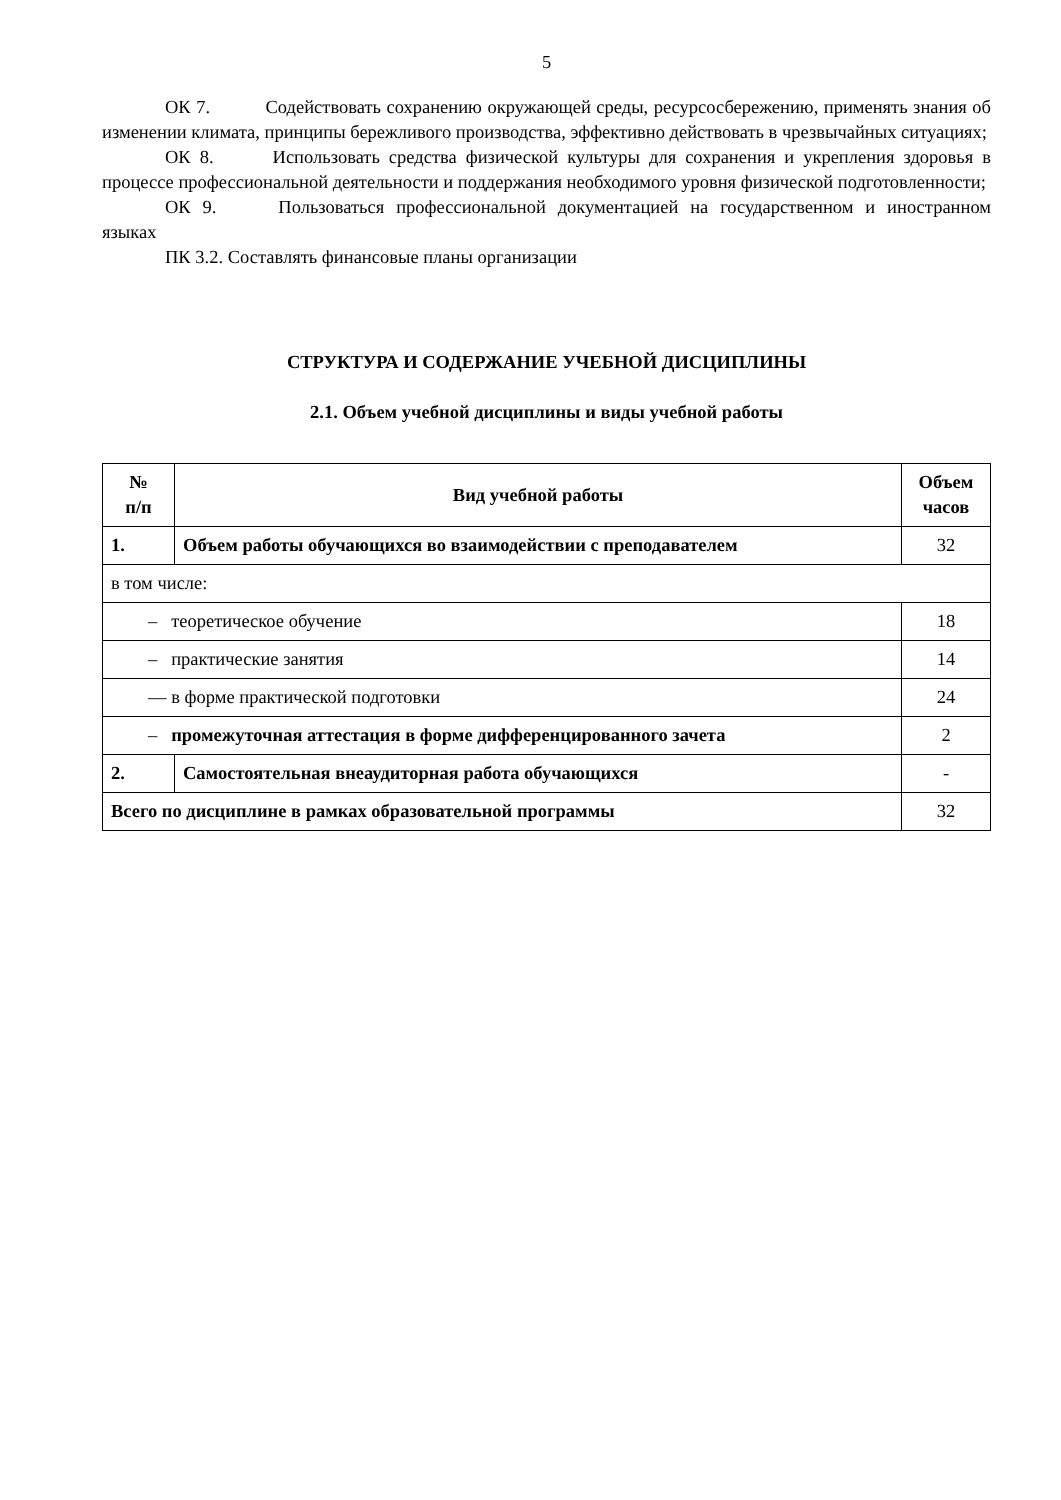5
ОК 7. Содействовать сохранению окружающей среды, ресурсосбережению, применять знания об изменении климата, принципы бережливого производства, эффективно действовать в чрезвычайных ситуациях;
ОК 8. Использовать средства физической культуры для сохранения и укрепления здоровья в процессе профессиональной деятельности и поддержания необходимого уровня физической подготовленности;
ОК 9. Пользоваться профессиональной документацией на государственном и иностранном языках
ПК 3.2. Составлять финансовые планы организации
СТРУКТУРА И СОДЕРЖАНИЕ УЧЕБНОЙ ДИСЦИПЛИНЫ
2.1. Объем учебной дисциплины и виды учебной работы
| № п/п | Вид учебной работы | Объем часов |
| --- | --- | --- |
| 1. | Объем работы обучающихся во взаимодействии с преподавателем | 32 |
| в том числе: | | |
| – теоретическое обучение | | 18 |
| – практические занятия | | 14 |
| — в форме практической подготовки | | 24 |
| – промежуточная аттестация в форме дифференцированного зачета | | 2 |
| 2. | Самостоятельная внеаудиторная работа обучающихся | - |
| Всего по дисциплине в рамках образовательной программы | | 32 |